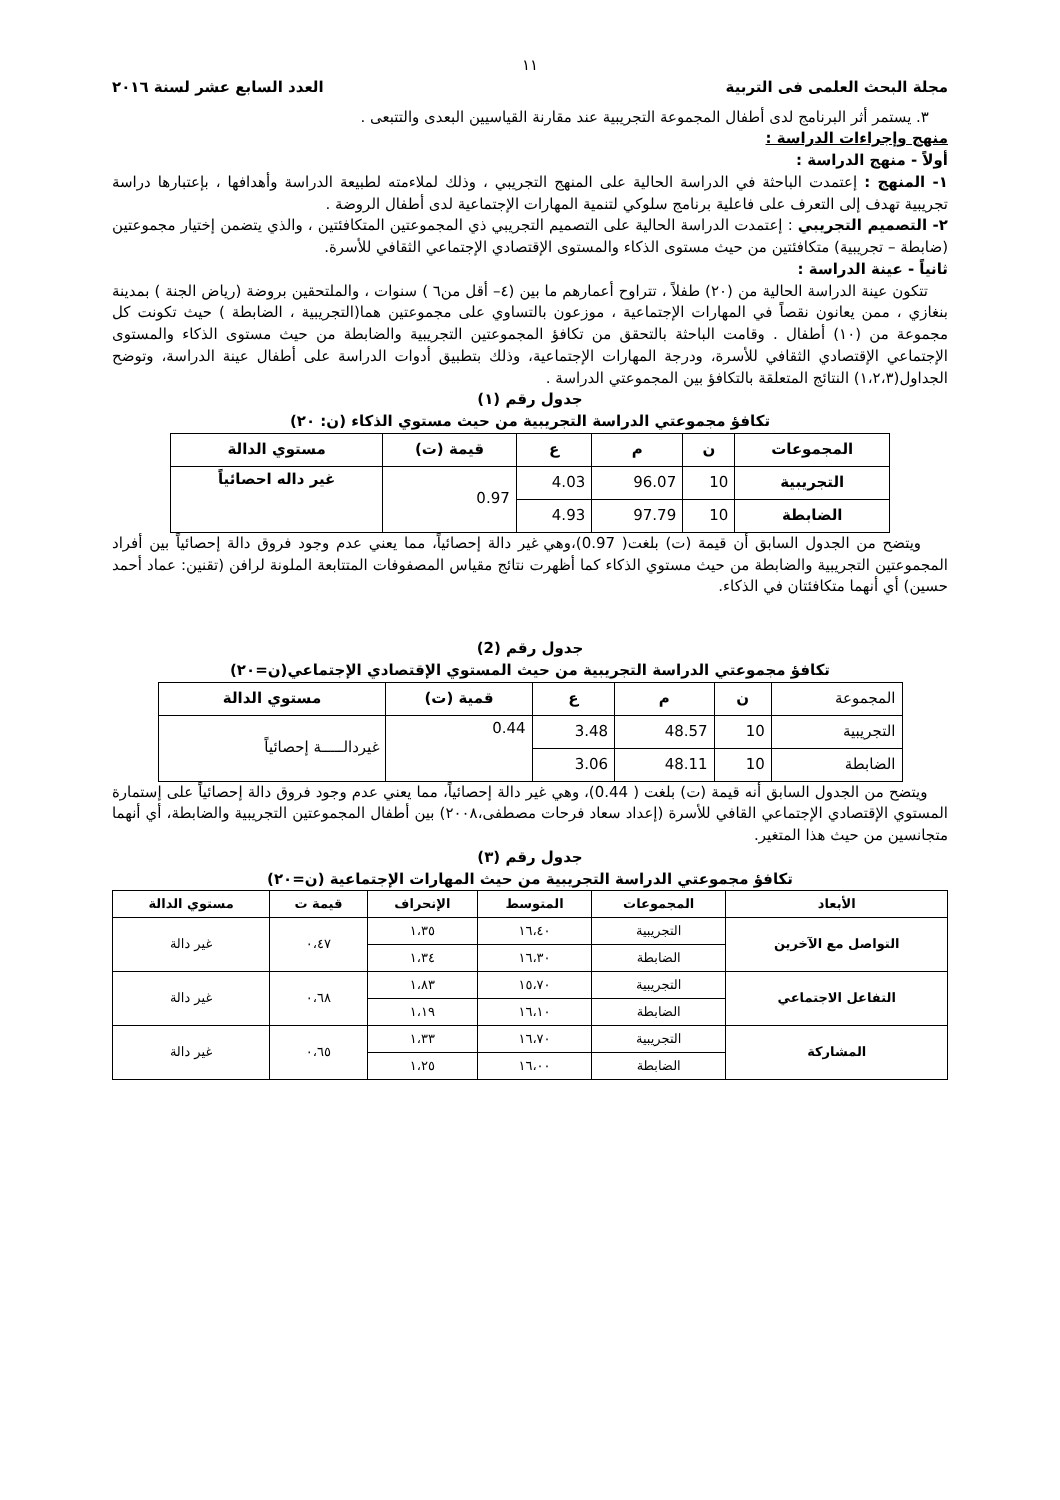١١
مجلة البحث العلمى فى التربية العدد السابع عشر لسنة ٢٠١٦
٣. يستمر أثر البرنامج لدى أطفال المجموعة التجريبية عند مقارنة القياسيين البعدى والتتبعى .
منهج وإجراءات الدراسة :
أولاً - منهج الدراسة :
١- المنهج : إعتمدت الباحثة في الدراسة الحالية على المنهج التجريبي ، وذلك لملاءمته لطبيعة الدراسة وأهدافها ، بإعتبارها دراسة تجريبية تهدف إلى التعرف على فاعلية برنامج سلوكي لتنمية المهارات الإجتماعية لدى أطفال الروضة .
٢- التصميم التجريبي : إعتمدت الدراسة الحالية على التصميم التجريبي ذي المجموعتين المتكافئتين ، والذي يتضمن إختيار مجموعتين (ضابطة – تجريبية) متكافئتين من حيث مستوى الذكاء والمستوى الإقتصادي الإجتماعي الثقافي للأسرة.
ثانياً - عينة الدراسة :
تتكون عينة الدراسة الحالية من (٢٠) طفلاً ، تتراوح أعمارهم ما بين (٤– أقل من٦ ) سنوات ، والملتحقين بروضة (رياض الجنة ) بمدينة بنغازي ، ممن يعانون نقصاً في المهارات الإجتماعية ، موزعون بالتساوي على مجموعتين هما(التجريبية ، الضابطة ) حيث تكونت كل مجموعة من (١٠) أطفال . وقامت الباحثة بالتحقق من تكافؤ المجموعتين التجريبية والضابطة من حيث مستوى الذكاء والمستوى الإجتماعي الإقتصادي الثقافي للأسرة، ودرجة المهارات الإجتماعية، وذلك بتطبيق أدوات الدراسة على أطفال عينة الدراسة، وتوضح الجداول(١،٢،٣) النتائج المتعلقة بالتكافؤ بين المجموعتي الدراسة .
جدول رقم (١)
تكافؤ مجموعتي الدراسة التجريبية من حيث مستوي الذكاء (ن: ٢٠)
| المجموعات | ن | م | ع | قيمة (ت) | مستوي الدالة |
| --- | --- | --- | --- | --- | --- |
| التجريبية | 10 | 96.07 | 4.03 | 0.97 | غير داله احصائياً |
| الضابطة | 10 | 97.79 | 4.93 | | |
ويتضح من الجدول السابق أن قيمة (ت) بلغت( 0.97)،وهي غير دالة إحصائياً، مما يعني عدم وجود فروق دالة إحصائياً بين أفراد المجموعتين التجريبية والضابطة من حيث مستوي الذكاء كما أظهرت نتائج مقياس المصفوفات المتتابعة الملونة لرافن (تقنين: عماد أحمد حسين) أي أنهما متكافئتان في الذكاء.
جدول رقم (2)
تكافؤ مجموعتي الدراسة التجريبية من حيث المستوي الإقتصادي الإجتماعي(ن=٢٠)
| المجموعة | ن | م | ع | قمية (ت) | مستوي الدالة |
| التجريبية | 10 | 48.57 | 3.48 | 0.44 | غيردالـــــة إحصائياً |
| الضابطة | 10 | 48.11 | 3.06 | | |
ويتضح من الجدول السابق أنه قيمة (ت) بلغت ( 0.44)، وهي غير دالة إحصائياً، مما يعني عدم وجود فروق دالة إحصائياً على إستمارة المستوي الإقتصادي الإجتماعي القافي للأسرة (إعداد سعاد فرحات مصطفى،٢٠٠٨) بين أطفال المجموعتين التجريبية والضابطة، أي أنهما متجانسين من حيث هذا المتغير.
جدول رقم (٣)
تكافؤ مجموعتي الدراسة التجريبية من حيث المهارات الإجتماعية (ن=٢٠)
| الأبعاد | المجموعات | المتوسط | الإنحراف | قيمة ت | مستوي الدالة |
| --- | --- | --- | --- | --- | --- |
| التواصل مع الآخرين | التجريبية | ١٦،٤٠ | ١،٣٥ | ٠،٤٧ | غير دالة |
| | الضابطة | ١٦،٣٠ | ١،٣٤ | | |
| التفاعل الاجتماعي | التجريبية | ١٥،٧٠ | ١،٨٣ | ٠،٦٨ | غير دالة |
| | الضابطة | ١٦،١٠ | ١،١٩ | | |
| المشاركة | التجريبية | ١٦،٧٠ | ١،٣٣ | ٠،٦٥ | غير دالة |
| | الضابطة | ١٦،٠٠ | ١،٢٥ | | |